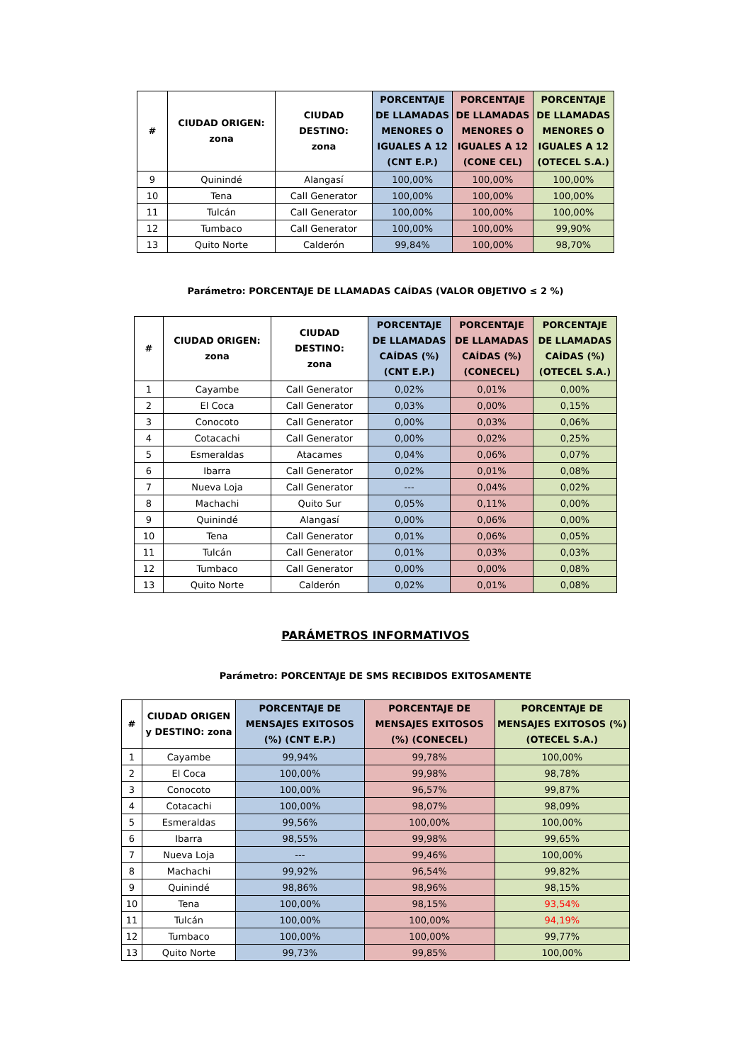| # | CIUDAD ORIGEN: zona | CIUDAD DESTINO: zona | PORCENTAJE DE LLAMADAS MENORES O IGUALES A 12 (CNT E.P.) | PORCENTAJE DE LLAMADAS MENORES O IGUALES A 12 (CONE CEL) | PORCENTAJE DE LLAMADAS MENORES O IGUALES A 12 (OTECEL S.A.) |
| --- | --- | --- | --- | --- | --- |
| 9 | Quinindé | Alangasí | 100,00% | 100,00% | 100,00% |
| 10 | Tena | Call Generator | 100,00% | 100,00% | 100,00% |
| 11 | Tulcán | Call Generator | 100,00% | 100,00% | 100,00% |
| 12 | Tumbaco | Call Generator | 100,00% | 100,00% | 99,90% |
| 13 | Quito Norte | Calderón | 99,84% | 100,00% | 98,70% |
Parámetro: PORCENTAJE DE LLAMADAS CAÍDAS (VALOR OBJETIVO ≤ 2 %)
| # | CIUDAD ORIGEN: zona | CIUDAD DESTINO: zona | PORCENTAJE DE LLAMADAS CAÍDAS (%) (CNT E.P.) | PORCENTAJE DE LLAMADAS CAÍDAS (%) (CONECEL) | PORCENTAJE DE LLAMADAS CAÍDAS (%) (OTECEL S.A.) |
| --- | --- | --- | --- | --- | --- |
| 1 | Cayambe | Call Generator | 0,02% | 0,01% | 0,00% |
| 2 | El Coca | Call Generator | 0,03% | 0,00% | 0,15% |
| 3 | Conocoto | Call Generator | 0,00% | 0,03% | 0,06% |
| 4 | Cotacachi | Call Generator | 0,00% | 0,02% | 0,25% |
| 5 | Esmeraldas | Atacames | 0,04% | 0,06% | 0,07% |
| 6 | Ibarra | Call Generator | 0,02% | 0,01% | 0,08% |
| 7 | Nueva Loja | Call Generator | --- | 0,04% | 0,02% |
| 8 | Machachi | Quito Sur | 0,05% | 0,11% | 0,00% |
| 9 | Quinindé | Alangasí | 0,00% | 0,06% | 0,00% |
| 10 | Tena | Call Generator | 0,01% | 0,06% | 0,05% |
| 11 | Tulcán | Call Generator | 0,01% | 0,03% | 0,03% |
| 12 | Tumbaco | Call Generator | 0,00% | 0,00% | 0,08% |
| 13 | Quito Norte | Calderón | 0,02% | 0,01% | 0,08% |
PARÁMETROS INFORMATIVOS
Parámetro: PORCENTAJE DE SMS RECIBIDOS EXITOSAMENTE
| # | CIUDAD ORIGEN y DESTINO: zona | PORCENTAJE DE MENSAJES EXITOSOS (%) (CNT E.P.) | PORCENTAJE DE MENSAJES EXITOSOS (%) (CONECEL) | PORCENTAJE DE MENSAJES EXITOSOS (%) (OTECEL S.A.) |
| --- | --- | --- | --- | --- |
| 1 | Cayambe | 99,94% | 99,78% | 100,00% |
| 2 | El Coca | 100,00% | 99,98% | 98,78% |
| 3 | Conocoto | 100,00% | 96,57% | 99,87% |
| 4 | Cotacachi | 100,00% | 98,07% | 98,09% |
| 5 | Esmeraldas | 99,56% | 100,00% | 100,00% |
| 6 | Ibarra | 98,55% | 99,98% | 99,65% |
| 7 | Nueva Loja | --- | 99,46% | 100,00% |
| 8 | Machachi | 99,92% | 96,54% | 99,82% |
| 9 | Quinindé | 98,86% | 98,96% | 98,15% |
| 10 | Tena | 100,00% | 98,15% | 93,54% |
| 11 | Tulcán | 100,00% | 100,00% | 94,19% |
| 12 | Tumbaco | 100,00% | 100,00% | 99,77% |
| 13 | Quito Norte | 99,73% | 99,85% | 100,00% |